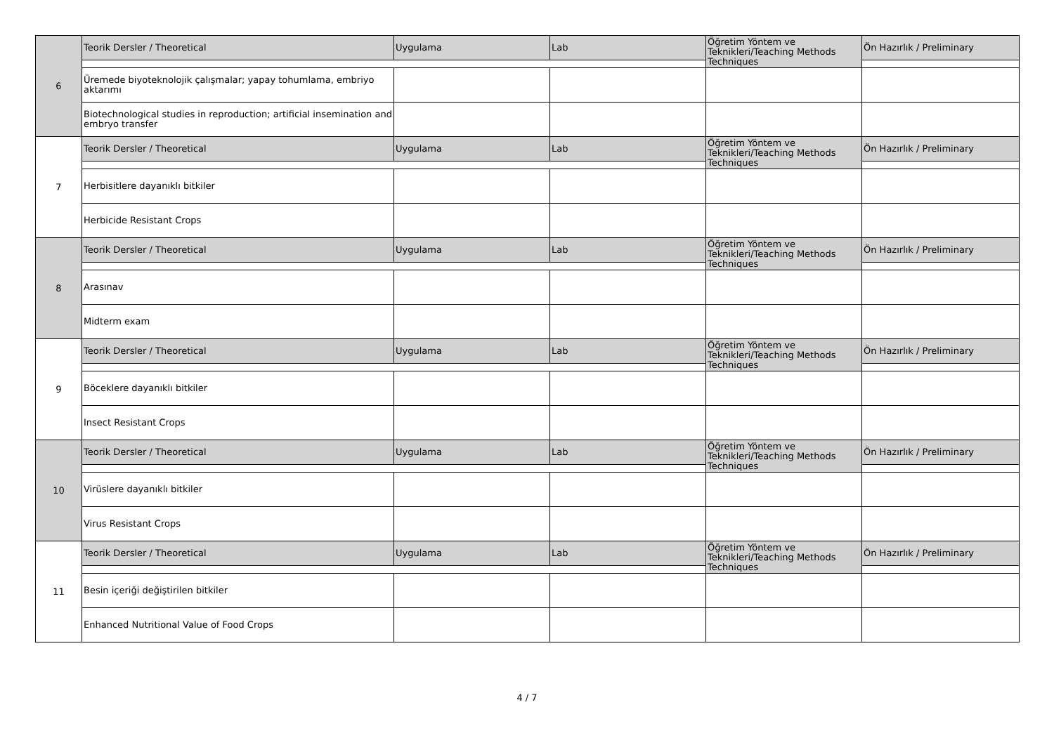| 6 | Teorik Dersler / Theoretical | Uygulama | Lab | Öğretim Yöntem ve Teknikleri/Teaching Methods Techniques | Ön Hazırlık / Preliminary |
| | Üremede biyoteknolojik çalışmalar; yapay tohumlama, embriyo aktarımı | | | | |
| | Biotechnological studies in reproduction; artificial insemination and embryo transfer | | | | |
| 7 | Teorik Dersler / Theoretical | Uygulama | Lab | Öğretim Yöntem ve Teknikleri/Teaching Methods Techniques | Ön Hazırlık / Preliminary |
| | Herbisitlere dayanıklı bitkiler | | | | |
| | Herbicide Resistant Crops | | | | |
| 8 | Teorik Dersler / Theoretical | Uygulama | Lab | Öğretim Yöntem ve Teknikleri/Teaching Methods Techniques | Ön Hazırlık / Preliminary |
| | Arasınav | | | | |
| | Midterm exam | | | | |
| 9 | Teorik Dersler / Theoretical | Uygulama | Lab | Öğretim Yöntem ve Teknikleri/Teaching Methods Techniques | Ön Hazırlık / Preliminary |
| | Böceklere dayanıklı bitkiler | | | | |
| | Insect Resistant Crops | | | | |
| 10 | Teorik Dersler / Theoretical | Uygulama | Lab | Öğretim Yöntem ve Teknikleri/Teaching Methods Techniques | Ön Hazırlık / Preliminary |
| | Virüslere dayanıklı bitkiler | | | | |
| | Virus Resistant Crops | | | | |
| 11 | Teorik Dersler / Theoretical | Uygulama | Lab | Öğretim Yöntem ve Teknikleri/Teaching Methods Techniques | Ön Hazırlık / Preliminary |
| | Besin içeriği değiştirilen bitkiler | | | | |
| | Enhanced Nutritional Value of Food Crops | | | | |
4 / 7